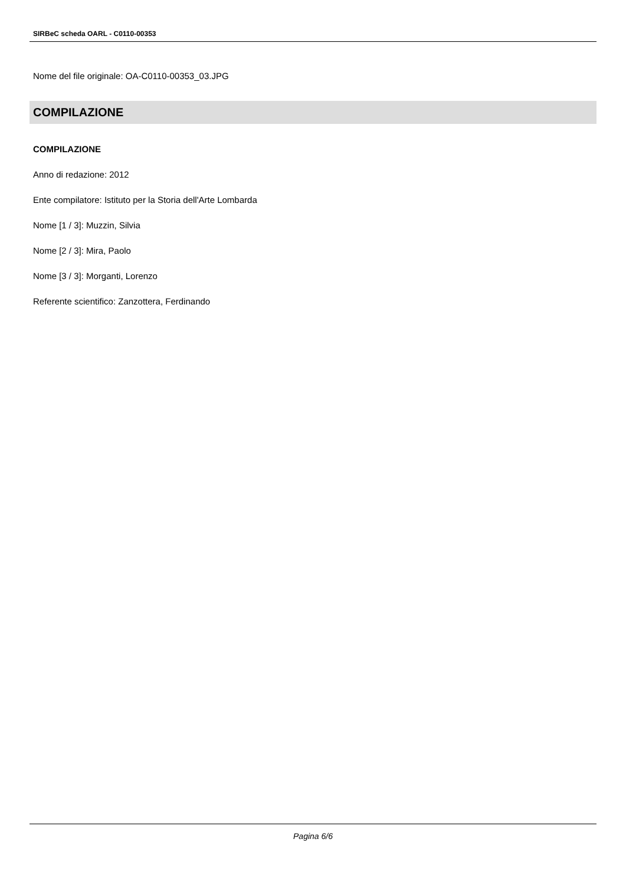SIRBeC scheda OARL - C0110-00353
Nome del file originale: OA-C0110-00353_03.JPG
COMPILAZIONE
COMPILAZIONE
Anno di redazione: 2012
Ente compilatore: Istituto per la Storia dell'Arte Lombarda
Nome [1 / 3]: Muzzin, Silvia
Nome [2 / 3]: Mira, Paolo
Nome [3 / 3]: Morganti, Lorenzo
Referente scientifico: Zanzottera, Ferdinando
Pagina 6/6